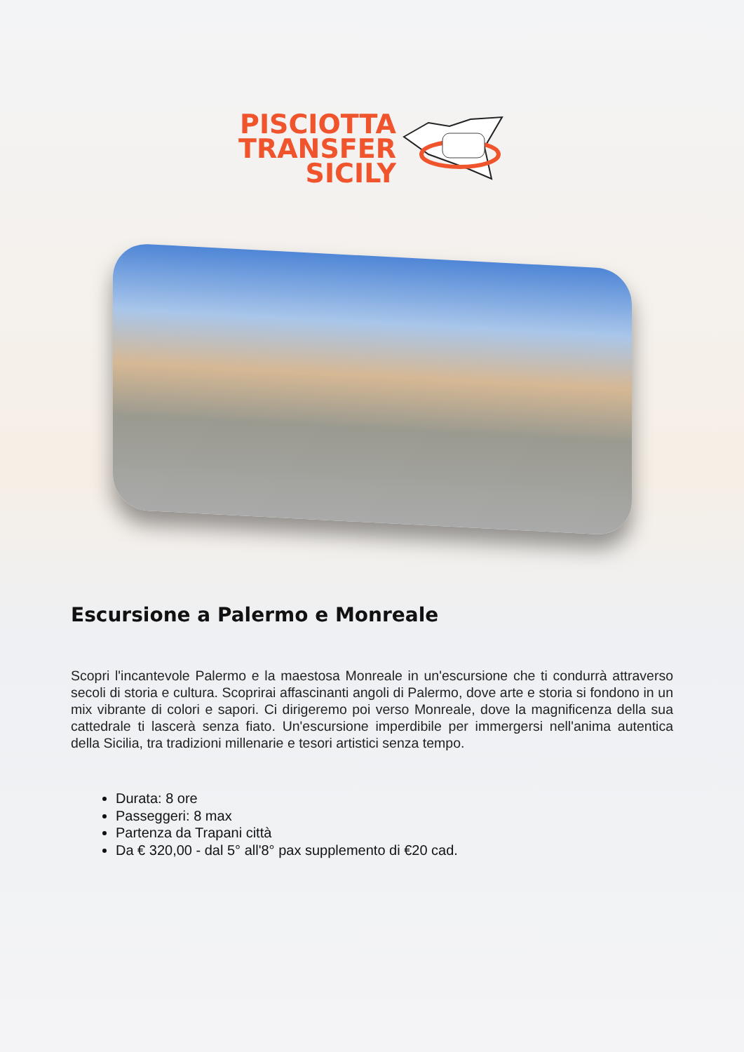PISCIOTTA
TRANSFER
SICILY
Escursione a Palermo e Monreale
Scopri l'incantevole Palermo e la maestosa Monreale in un'escursione che ti condurrà attraverso secoli di storia e cultura. Scoprirai affascinanti angoli di Palermo, dove arte e storia si fondono in un mix vibrante di colori e sapori. Ci dirigeremo poi verso Monreale, dove la magnificenza della sua cattedrale ti lascerà senza fiato. Un'escursione imperdibile per immergersi nell'anima autentica della Sicilia, tra tradizioni millenarie e tesori artistici senza tempo.
Durata: 8 ore
Passeggeri: 8 max
Partenza da Trapani città
Da € 320,00 - dal 5° all'8° pax supplemento di €20 cad.